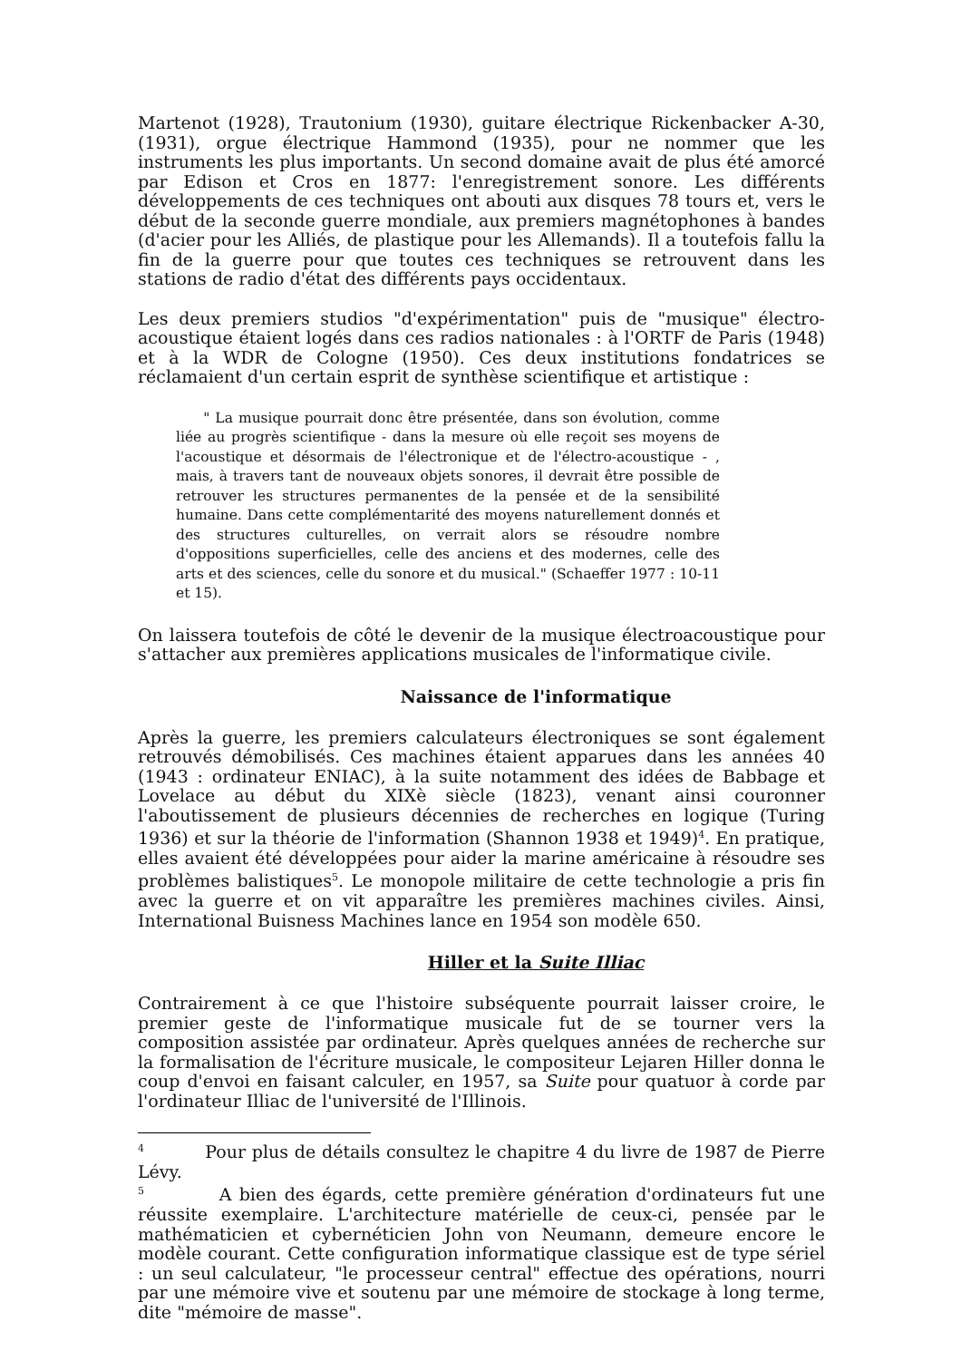Martenot (1928), Trautonium (1930), guitare électrique Rickenbacker A-30, (1931), orgue électrique Hammond (1935), pour ne nommer que les instruments les plus importants. Un second domaine avait de plus été amorcé par Edison et Cros en 1877: l'enregistrement sonore. Les différents développements de ces techniques ont abouti aux disques 78 tours et, vers le début de la seconde guerre mondiale, aux premiers magnétophones à bandes (d'acier pour les Alliés, de plastique pour les Allemands). Il a toutefois fallu la fin de la guerre pour que toutes ces techniques se retrouvent dans les stations de radio d'état des différents pays occidentaux.
Les deux premiers studios "d'expérimentation" puis de "musique" électro-acoustique étaient logés dans ces radios nationales : à l'ORTF de Paris (1948) et à la WDR de Cologne (1950). Ces deux institutions fondatrices se réclamaient d'un certain esprit de synthèse scientifique et artistique :
" La musique pourrait donc être présentée, dans son évolution, comme liée au progrès scientifique - dans la mesure où elle reçoit ses moyens de l'acoustique et désormais de l'électronique et de l'électro-acoustique - , mais, à travers tant de nouveaux objets sonores, il devrait être possible de retrouver les structures permanentes de la pensée et de la sensibilité humaine. Dans cette complémentarité des moyens naturellement donnés et des structures culturelles, on verrait alors se résoudre nombre d'oppositions superficielles, celle des anciens et des modernes, celle des arts et des sciences, celle du sonore et du musical." (Schaeffer 1977 : 10-11 et 15).
On laissera toutefois de côté le devenir de la musique électroacoustique pour s'attacher aux premières applications musicales de l'informatique civile.
Naissance de l'informatique
Après la guerre, les premiers calculateurs électroniques se sont également retrouvés démobilisés. Ces machines étaient apparues dans les années 40 (1943 : ordinateur ENIAC), à la suite notamment des idées de Babbage et Lovelace au début du XIXè siècle (1823), venant ainsi couronner l'aboutissement de plusieurs décennies de recherches en logique (Turing 1936) et sur la théorie de l'information (Shannon 1938 et 1949)<sup>4</sup>. En pratique, elles avaient été développées pour aider la marine américaine à résoudre ses problèmes balistiques<sup>5</sup>. Le monopole militaire de cette technologie a pris fin avec la guerre et on vit apparaître les premières machines civiles. Ainsi, International Buisness Machines lance en 1954 son modèle 650.
Hiller et la Suite Illiac
Contrairement à ce que l'histoire subséquente pourrait laisser croire, le premier geste de l'informatique musicale fut de se tourner vers la composition assistée par ordinateur. Après quelques années de recherche sur la formalisation de l'écriture musicale, le compositeur Lejaren Hiller donna le coup d'envoi en faisant calculer, en 1957, sa Suite pour quatuor à corde par l'ordinateur Illiac de l'université de l'Illinois.
<sup>4</sup> Pour plus de détails consultez le chapitre 4 du livre de 1987 de Pierre Lévy.
<sup>5</sup> A bien des égards, cette première génération d'ordinateurs fut une réussite exemplaire. L'architecture matérielle de ceux-ci, pensée par le mathématicien et cybernéticien John von Neumann, demeure encore le modèle courant. Cette configuration informatique classique est de type sériel : un seul calculateur, "le processeur central" effectue des opérations, nourri par une mémoire vive et soutenu par une mémoire de stockage à long terme, dite "mémoire de masse".